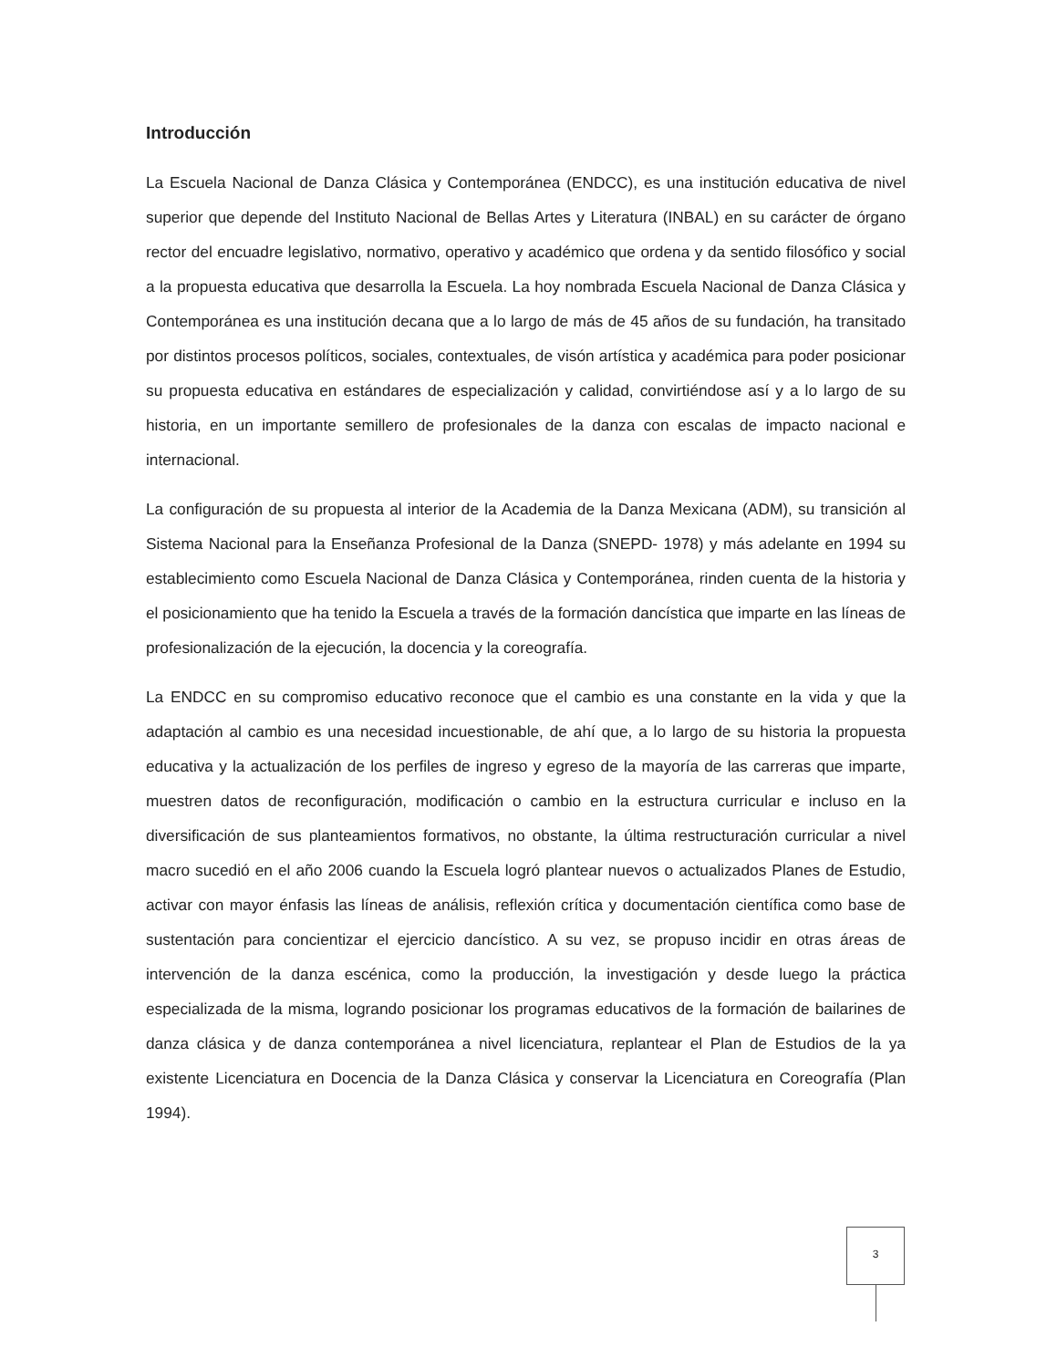Introducción
La Escuela Nacional de Danza Clásica y Contemporánea (ENDCC), es una institución educativa de nivel superior que depende del Instituto Nacional de Bellas Artes y Literatura (INBAL) en su carácter de órgano rector del encuadre legislativo, normativo, operativo y académico que ordena y da sentido filosófico y social a la propuesta educativa que desarrolla la Escuela. La hoy nombrada Escuela Nacional de Danza Clásica y Contemporánea es una institución decana que a lo largo de más de 45 años de su fundación, ha transitado por distintos procesos políticos, sociales, contextuales, de visón artística y académica para poder posicionar su propuesta educativa en estándares de especialización y calidad, convirtiéndose así y a lo largo de su historia, en un importante semillero de profesionales de la danza con escalas de impacto nacional e internacional.
La configuración de su propuesta al interior de la Academia de la Danza Mexicana (ADM), su transición al Sistema Nacional para la Enseñanza Profesional de la Danza (SNEPD- 1978) y más adelante en 1994 su establecimiento como Escuela Nacional de Danza Clásica y Contemporánea, rinden cuenta de la historia y el posicionamiento que ha tenido la Escuela a través de la formación dancística que imparte en las líneas de profesionalización de la ejecución, la docencia y la coreografía.
La ENDCC en su compromiso educativo reconoce que el cambio es una constante en la vida y que la adaptación al cambio es una necesidad incuestionable, de ahí que, a lo largo de su historia la propuesta educativa y la actualización de los perfiles de ingreso y egreso de la mayoría de las carreras que imparte, muestren datos de reconfiguración, modificación o cambio en la estructura curricular e incluso en la diversificación de sus planteamientos formativos, no obstante, la última restructuración curricular a nivel macro sucedió en el año 2006 cuando la Escuela logró plantear nuevos o actualizados Planes de Estudio, activar con mayor énfasis las líneas de análisis, reflexión crítica y documentación científica como base de sustentación para concientizar el ejercicio dancístico. A su vez, se propuso incidir en otras áreas de intervención de la danza escénica, como la producción, la investigación y desde luego la práctica especializada de la misma, logrando posicionar los programas educativos de la formación de bailarines de danza clásica y de danza contemporánea a nivel licenciatura, replantear el Plan de Estudios de la ya existente Licenciatura en Docencia de la Danza Clásica y conservar la Licenciatura en Coreografía (Plan 1994).
3